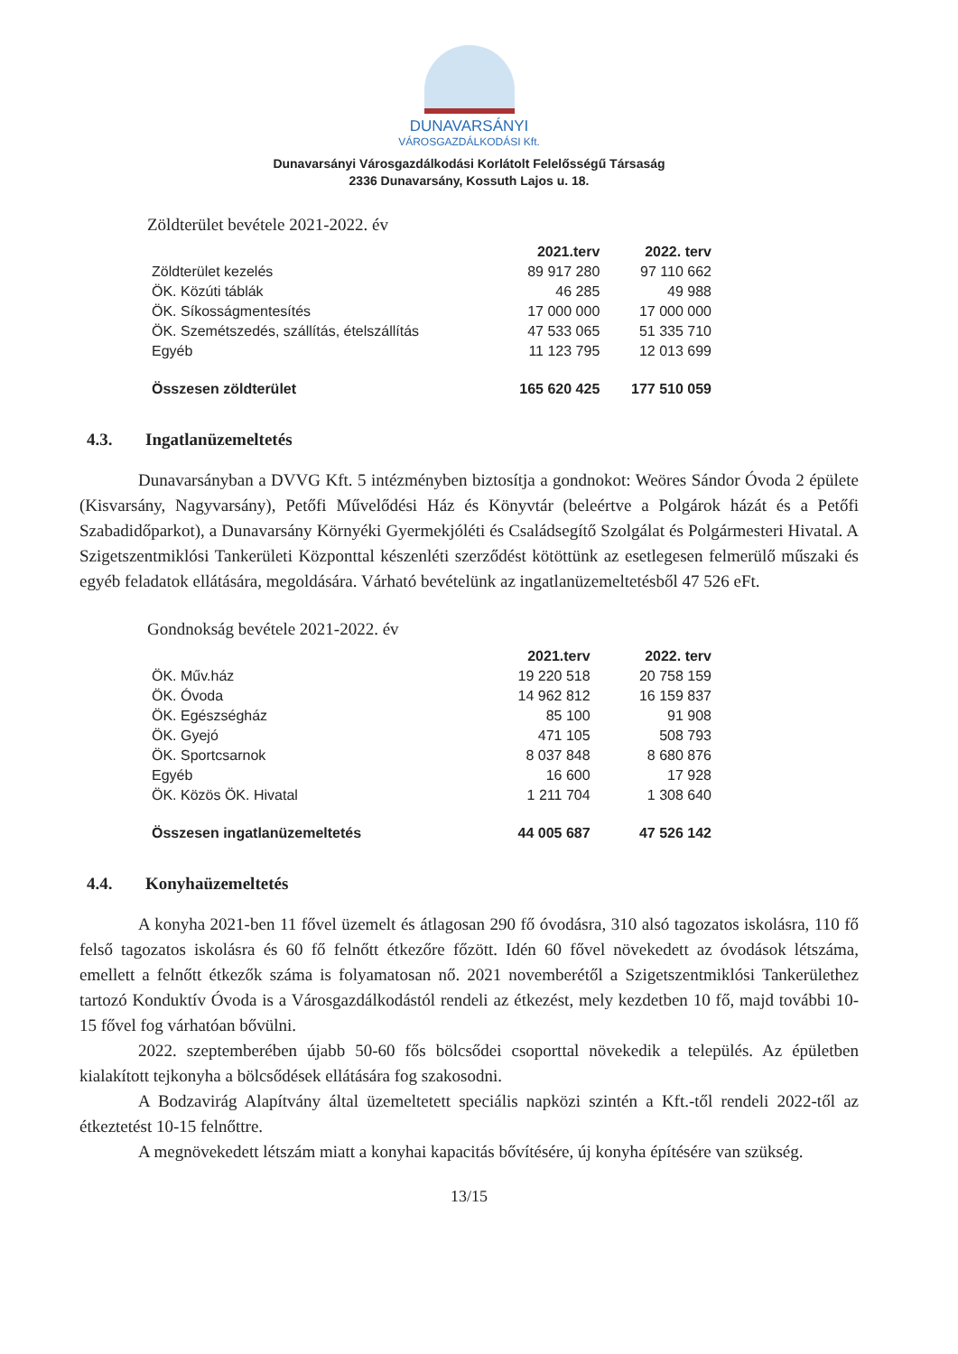DUNAVARSÁNYI
VÁROSGAZDÁLKODÁSI Kft.
Dunavarsányi Városgazdálkodási Korlátolt Felelősségű Társaság
2336 Dunavarsány, Kossuth Lajos u. 18.
Zöldterület bevétele 2021-2022. év
| | 2021.terv | 2022. terv |
| --- | --- | --- |
| Zöldterület kezelés | 89 917 280 | 97 110 662 |
| ÖK. Közúti táblák | 46 285 | 49 988 |
| ÖK. Síkosságmentesítés | 17 000 000 | 17 000 000 |
| ÖK. Szemétszedés, szállítás, ételszállítás | 47 533 065 | 51 335 710 |
| Egyéb | 11 123 795 | 12 013 699 |
| Összesen zöldterület | 165 620 425 | 177 510 059 |
4.3. Ingatlanüzemeltetés
Dunavarsányban a DVVG Kft. 5 intézményben biztosítja a gondnokot: Weöres Sándor Óvoda 2 épülete (Kisvarsány, Nagyvarsány), Petőfi Művelődési Ház és Könyvtár (beleértve a Polgárok házát és a Petőfi Szabadidőparkot), a Dunavarsány Környéki Gyermekjóléti és Családsegítő Szolgálat és Polgármesteri Hivatal. A Szigetszentmiklósi Tankerületi Központtal készenléti szerződést kötöttünk az esetlegesen felmerülő műszaki és egyéb feladatok ellátására, megoldására. Várható bevételünk az ingatlanüzemeltetésből 47 526 eFt.
Gondnokság bevétele 2021-2022. év
| | 2021.terv | 2022. terv |
| --- | --- | --- |
| ÖK. Műv.ház | 19 220 518 | 20 758 159 |
| ÖK. Óvoda | 14 962 812 | 16 159 837 |
| ÖK. Egészségház | 85 100 | 91 908 |
| ÖK. Gyejó | 471 105 | 508 793 |
| ÖK. Sportcsarnok | 8 037 848 | 8 680 876 |
| Egyéb | 16 600 | 17 928 |
| ÖK. Közös ÖK. Hivatal | 1 211 704 | 1 308 640 |
| Összesen ingatlanüzemeltetés | 44 005 687 | 47 526 142 |
4.4. Konyhaüzemeltetés
A konyha 2021-ben 11 fővel üzemelt és átlagosan 290 fő óvodásra, 310 alsó tagozatos iskolásra, 110 fő felső tagozatos iskolásra és 60 fő felnőtt étkezőre főzött. Idén 60 fővel növekedett az óvodások létszáma, emellett a felnőtt étkezők száma is folyamatosan nő. 2021 novemberétől a Szigetszentmiklósi Tankerülethez tartozó Konduktív Óvoda is a Városgazdálkodástól rendeli az étkezést, mely kezdetben 10 fő, majd további 10-15 fővel fog várhatóan bővülni.
2022. szeptemberében újabb 50-60 fős bölcsődei csoporttal növekedik a település. Az épületben kialakított tejkonyha a bölcsődések ellátására fog szakosodni.
A Bodzavirág Alapítvány által üzemeltetett speciális napközi szintén a Kft.-től rendeli 2022-től az étkeztetést 10-15 felnőttre.
A megnövekedett létszám miatt a konyhai kapacitás bővítésére, új konyha építésére van szükség.
13/15